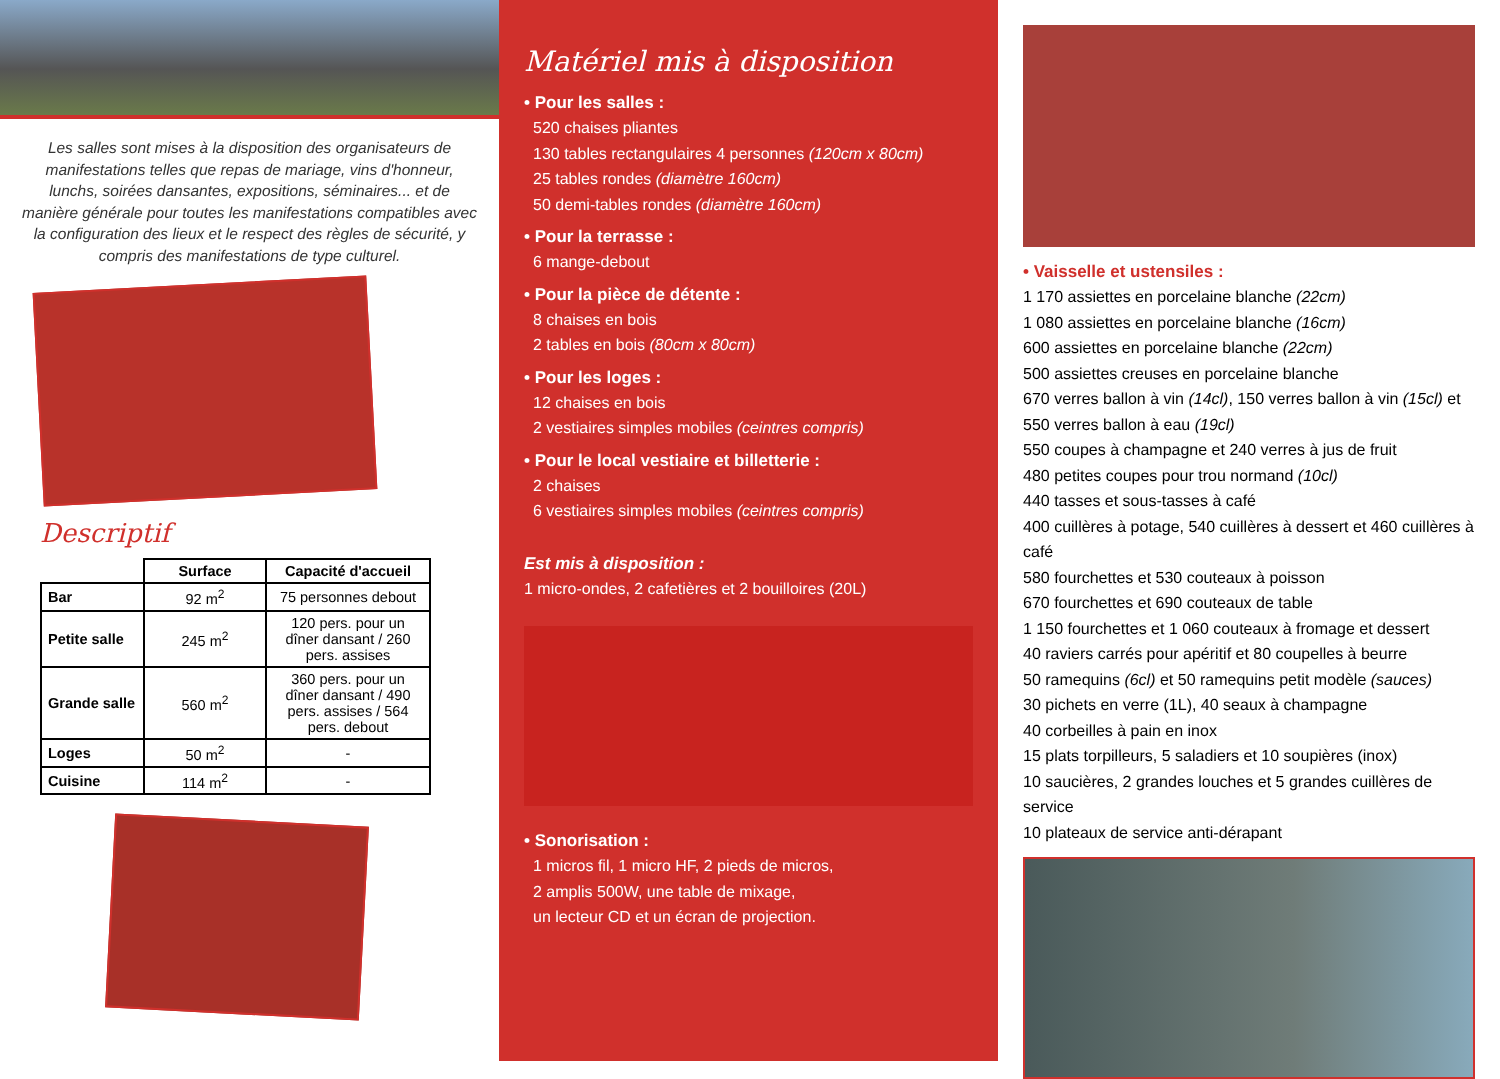Les salles sont mises à la disposition des organisateurs de manifestations telles que repas de mariage, vins d'honneur, lunchs, soirées dansantes, expositions, séminaires... et de manière générale pour toutes les manifestations compatibles avec la configuration des lieux et le respect des règles de sécurité, y compris des manifestations de type culturel.
Descriptif
| | Surface | Capacité d'accueil |
| --- | --- | --- |
| Bar | 92 m<sup>2</sup> | 75 personnes debout |
| Petite salle | 245 m<sup>2</sup> | 120 pers. pour un dîner dansant / 260 pers. assises |
| Grande salle | 560 m<sup>2</sup> | 360 pers. pour un dîner dansant / 490 pers. assises / 564 pers. debout |
| Loges | 50 m<sup>2</sup> | - |
| Cuisine | 114 m<sup>2</sup> | - |
Matériel mis à disposition
• Pour les salles :
520 chaises pliantes
130 tables rectangulaires 4 personnes (120cm x 80cm)
25 tables rondes (diamètre 160cm)
50 demi-tables rondes (diamètre 160cm)
• Pour la terrasse :
6 mange-debout
• Pour la pièce de détente :
8 chaises en bois
2 tables en bois (80cm x 80cm)
• Pour les loges :
12 chaises en bois
2 vestiaires simples mobiles (ceintres compris)
• Pour le local vestiaire et billetterie :
2 chaises
6 vestiaires simples mobiles (ceintres compris)
Est mis à disposition :
1 micro-ondes, 2 cafetières et 2 bouilloires (20L)
• Sonorisation :
1 micros fil, 1 micro HF, 2 pieds de micros,
2 amplis 500W, une table de mixage,
un lecteur CD et un écran de projection.
• Vaisselle et ustensiles :
1 170 assiettes en porcelaine blanche (22cm)
1 080 assiettes en porcelaine blanche (16cm)
600 assiettes en porcelaine blanche (22cm)
500 assiettes creuses en porcelaine blanche
670 verres ballon à vin (14cl), 150 verres ballon à vin (15cl) et
550 verres ballon à eau (19cl)
550 coupes à champagne et 240 verres à jus de fruit
480 petites coupes pour trou normand (10cl)
440 tasses et sous-tasses à café
400 cuillères à potage, 540 cuillères à dessert et 460 cuillères à café
580 fourchettes et 530 couteaux à poisson
670 fourchettes et 690 couteaux de table
1 150 fourchettes et 1 060 couteaux à fromage et dessert
40 raviers carrés pour apéritif et 80 coupelles à beurre
50 ramequins (6cl) et 50 ramequins petit modèle (sauces)
30 pichets en verre (1L), 40 seaux à champagne
40 corbeilles à pain en inox
15 plats torpilleurs, 5 saladiers et 10 soupières (inox)
10 saucières, 2 grandes louches et 5 grandes cuillères de service
10 plateaux de service anti-dérapant